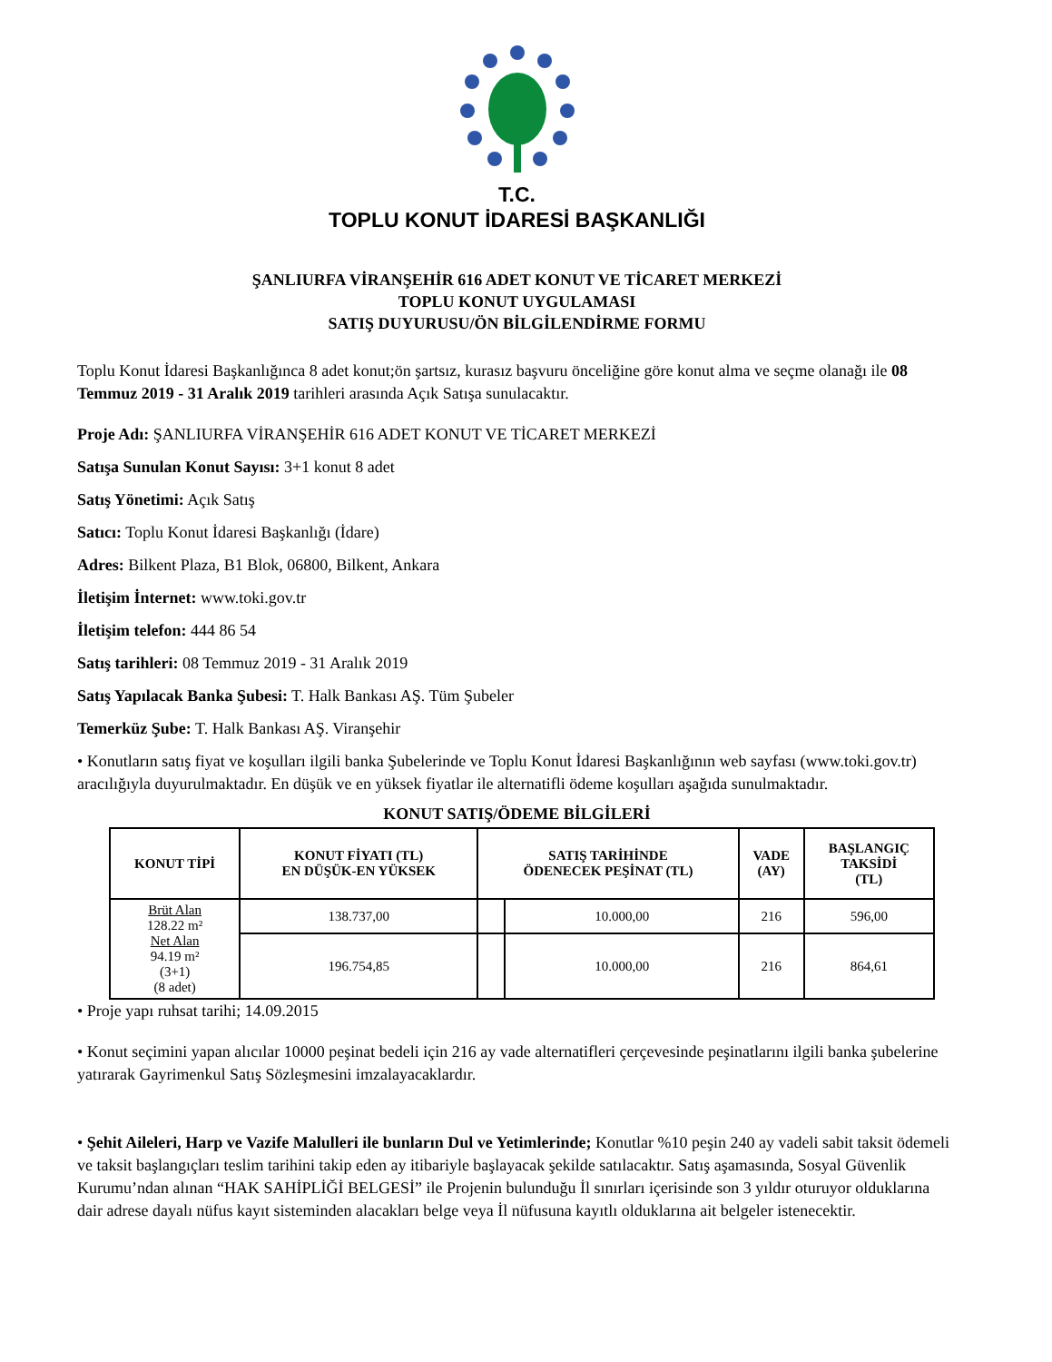T.C.
TOPLU KONUT İDARESİ BAŞKANLIĞI
ŞANLIURFA VİRANŞEHİR 616 ADET KONUT VE TİCARET MERKEZİ
TOPLU KONUT UYGULAMASI
SATIŞ DUYURUSU/ÖN BİLGİLENDİRME FORMU
Toplu Konut İdaresi Başkanlığınca 8 adet konut;ön şartsız, kurasız başvuru önceliğine göre konut alma ve seçme olanağı ile 08 Temmuz 2019 - 31 Aralık 2019 tarihleri arasında Açık Satışa sunulacaktır.
Proje Adı: ŞANLIURFA VİRANŞEHİR 616 ADET KONUT VE TİCARET MERKEZİ
Satışa Sunulan Konut Sayısı: 3+1 konut 8 adet
Satış Yönetimi: Açık Satış
Satıcı: Toplu Konut İdaresi Başkanlığı (İdare)
Adres: Bilkent Plaza, B1 Blok, 06800, Bilkent, Ankara
İletişim İnternet: www.toki.gov.tr
İletişim telefon: 444 86 54
Satış tarihleri: 08 Temmuz 2019 - 31 Aralık 2019
Satış Yapılacak Banka Şubesi: T. Halk Bankası AŞ. Tüm Şubeler
Temerküz Şube: T. Halk Bankası AŞ. Viranşehir
• Konutların satış fiyat ve koşulları ilgili banka Şubelerinde ve Toplu Konut İdaresi Başkanlığının web sayfası (www.toki.gov.tr) aracılığıyla duyurulmaktadır. En düşük ve en yüksek fiyatlar ile alternatifli ödeme koşulları aşağıda sunulmaktadır.
KONUT SATIŞ/ÖDEME BİLGİLERİ
| KONUT TİPİ | KONUT FİYATI (TL) EN DÜŞÜK-EN YÜKSEK | SATIŞ TARİHİNDE ÖDENECEK PEŞİNAT (TL) | | VADE (AY) | BAŞLANGIÇ TAKSİDİ (TL) |
| --- | --- | --- | --- | --- | --- |
| Brüt Alan 128.22 m² Net Alan 94.19 m² (3+1) (8 adet) | 138.737,00 | | 10.000,00 | 216 | 596,00 |
| | 196.754,85 | | 10.000,00 | 216 | 864,61 |
• Proje yapı ruhsat tarihi; 14.09.2015
• Konut seçimini yapan alıcılar 10000 peşinat bedeli için 216 ay vade alternatifleri çerçevesinde peşinatlarını ilgili banka şubelerine yatırarak Gayrimenkul Satış Sözleşmesini imzalayacaklardır.
• Şehit Aileleri, Harp ve Vazife Malulleri ile bunların Dul ve Yetimlerinde; Konutlar %10 peşin 240 ay vadeli sabit taksit ödemeli ve taksit başlangıçları teslim tarihini takip eden ay itibariyle başlayacak şekilde satılacaktır. Satış aşamasında, Sosyal Güvenlik Kurumu’ndan alınan “HAK SAHİPLİĞİ BELGESİ” ile Projenin bulunduğu İl sınırları içerisinde son 3 yıldır oturuyor olduklarına dair adrese dayalı nüfus kayıt sisteminden alacakları belge veya İl nüfusuna kayıtlı olduklarına ait belgeler istenecektir.